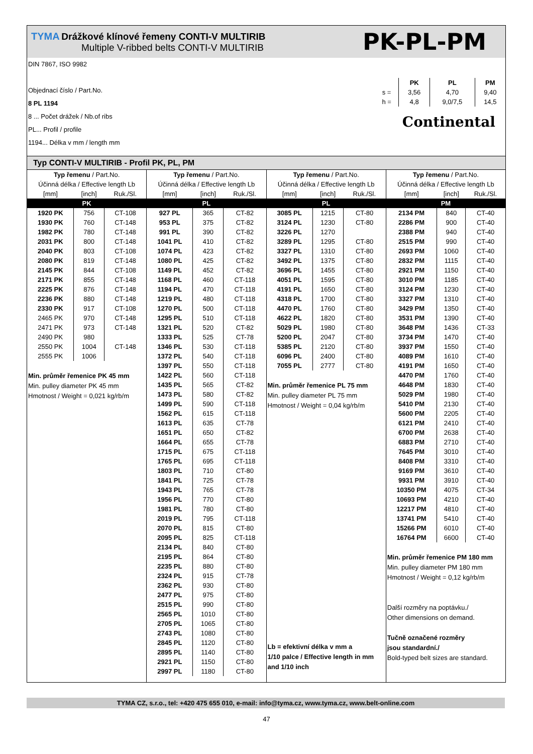TYMA Drážkové klínové řemeny CONTI-V MULTIRIB
Multiple V-ribbed belts CONTI-V MULTIRIB
PK-PL-PM
DIN 7867, ISO 9982
Objednací číslo / Part.No.
8 PL 1194
8 ... Počet drážek / Nb.of ribs
PL... Profil / profile
1194... Délka v mm / length mm
| | PK | PL | PM |
| s = | 3,56 | 4,70 | 9,40 |
| h = | 4,8 | 9,0/7,5 | 14,5 |
Continental
Typ CONTI-V MULTIRIB - Profil PK, PL, PM
| Typ řemenu / Part.No. | | |
| --- | --- | --- |
| Účinná délka / Effective length Lb | | |
| [mm] | [inch] | Ruk./Sl. |
| PK | | |
| 1920 PK | 756 | CT-108 |
| 1930 PK | 760 | CT-148 |
| 1982 PK | 780 | CT-148 |
| 2031 PK | 800 | CT-148 |
| 2040 PK | 803 | CT-108 |
| 2080 PK | 819 | CT-148 |
| 2145 PK | 844 | CT-108 |
| 2171 PK | 855 | CT-148 |
| 2225 PK | 876 | CT-148 |
| 2236 PK | 880 | CT-148 |
| 2330 PK | 917 | CT-108 |
| 2465 PK | 970 | CT-148 |
| 2471 PK | 973 | CT-148 |
| 2490 PK | 980 | |
| 2550 PK | 1004 | CT-148 |
| 2555 PK | 1006 | |
Min. průměr řemenice PK 45 mm
Min. pulley diameter PK 45 mm
Hmotnost / Weight = 0,021 kg/rb/m
| Typ řemenu / Part.No. | | |
| --- | --- | --- |
| Účinná délka / Effective length Lb | | |
| [mm] | [inch] | Ruk./Sl. |
| PL | | |
| 927 PL | 365 | CT-82 |
| 953 PL | 375 | CT-82 |
| 991 PL | 390 | CT-82 |
| 1041 PL | 410 | CT-82 |
| 1074 PL | 423 | CT-82 |
| 1080 PL | 425 | CT-82 |
| 1149 PL | 452 | CT-82 |
| 1168 PL | 460 | CT-118 |
| 1194 PL | 470 | CT-118 |
| 1219 PL | 480 | CT-118 |
| 1270 PL | 500 | CT-118 |
| 1295 PL | 510 | CT-118 |
| 1321 PL | 520 | CT-82 |
| 1333 PL | 525 | CT-78 |
| 1346 PL | 530 | CT-118 |
| 1372 PL | 540 | CT-118 |
| 1397 PL | 550 | CT-118 |
| 1422 PL | 560 | CT-118 |
| 1435 PL | 565 | CT-82 |
| 1473 PL | 580 | CT-82 |
| 1499 PL | 590 | CT-118 |
| 1562 PL | 615 | CT-118 |
| 1613 PL | 635 | CT-78 |
| 1651 PL | 650 | CT-82 |
| 1664 PL | 655 | CT-78 |
| 1715 PL | 675 | CT-118 |
| 1765 PL | 695 | CT-118 |
| 1803 PL | 710 | CT-80 |
| 1841 PL | 725 | CT-78 |
| 1943 PL | 765 | CT-78 |
| 1956 PL | 770 | CT-80 |
| 1981 PL | 780 | CT-80 |
| 2019 PL | 795 | CT-118 |
| 2070 PL | 815 | CT-80 |
| 2095 PL | 825 | CT-118 |
| 2134 PL | 840 | CT-80 |
| 2195 PL | 864 | CT-80 |
| 2235 PL | 880 | CT-80 |
| 2324 PL | 915 | CT-78 |
| 2362 PL | 930 | CT-80 |
| 2477 PL | 975 | CT-80 |
| 2515 PL | 990 | CT-80 |
| 2565 PL | 1010 | CT-80 |
| 2705 PL | 1065 | CT-80 |
| 2743 PL | 1080 | CT-80 |
| 2845 PL | 1120 | CT-80 |
| 2895 PL | 1140 | CT-80 |
| 2921 PL | 1150 | CT-80 |
| 2997 PL | 1180 | CT-80 |
| Typ řemenu / Part.No. | | |
| --- | --- | --- |
| Účinná délka / Effective length Lb | | |
| [mm] | [inch] | Ruk./Sl. |
| PL | | |
| 3085 PL | 1215 | CT-80 |
| 3124 PL | 1230 | CT-80 |
| 3226 PL | 1270 | |
| 3289 PL | 1295 | CT-80 |
| 3327 PL | 1310 | CT-80 |
| 3492 PL | 1375 | CT-80 |
| 3696 PL | 1455 | CT-80 |
| 4051 PL | 1595 | CT-80 |
| 4191 PL | 1650 | CT-80 |
| 4318 PL | 1700 | CT-80 |
| 4470 PL | 1760 | CT-80 |
| 4622 PL | 1820 | CT-80 |
| 5029 PL | 1980 | CT-80 |
| 5200 PL | 2047 | CT-80 |
| 5385 PL | 2120 | CT-80 |
| 6096 PL | 2400 | CT-80 |
| 7055 PL | 2777 | CT-80 |
Min. průměr řemenice PL 75 mm
Min. pulley diameter PL 75 mm
Hmotnost / Weight = 0,04 kg/rb/m
Lb = efektivní délka v mm a
1/10 palce / Effective length in mm
and 1/10 inch
| Typ řemenu / Part.No. | | |
| --- | --- | --- |
| Účinná délka / Effective length Lb | | |
| [mm] | [inch] | Ruk./Sl. |
| PM | | |
| 2134 PM | 840 | CT-40 |
| 2286 PM | 900 | CT-40 |
| 2388 PM | 940 | CT-40 |
| 2515 PM | 990 | CT-40 |
| 2693 PM | 1060 | CT-40 |
| 2832 PM | 1115 | CT-40 |
| 2921 PM | 1150 | CT-40 |
| 3010 PM | 1185 | CT-40 |
| 3124 PM | 1230 | CT-40 |
| 3327 PM | 1310 | CT-40 |
| 3429 PM | 1350 | CT-40 |
| 3531 PM | 1390 | CT-40 |
| 3648 PM | 1436 | CT-33 |
| 3734 PM | 1470 | CT-40 |
| 3937 PM | 1550 | CT-40 |
| 4089 PM | 1610 | CT-40 |
| 4191 PM | 1650 | CT-40 |
| 4470 PM | 1760 | CT-40 |
| 4648 PM | 1830 | CT-40 |
| 5029 PM | 1980 | CT-40 |
| 5410 PM | 2130 | CT-40 |
| 5600 PM | 2205 | CT-40 |
| 6121 PM | 2410 | CT-40 |
| 6700 PM | 2638 | CT-40 |
| 6883 PM | 2710 | CT-40 |
| 7645 PM | 3010 | CT-40 |
| 8408 PM | 3310 | CT-40 |
| 9169 PM | 3610 | CT-40 |
| 9931 PM | 3910 | CT-40 |
| 10350 PM | 4075 | CT-34 |
| 10693 PM | 4210 | CT-40 |
| 12217 PM | 4810 | CT-40 |
| 13741 PM | 5410 | CT-40 |
| 15266 PM | 6010 | CT-40 |
| 16764 PM | 6600 | CT-40 |
Min. průměr řemenice PM 180 mm
Min. pulley diameter PM 180 mm
Hmotnost / Weight = 0,12 kg/rb/m
Další rozměry na poptávku./
Other dimensions on demand.
Tučně označené rozměry
jsou standardní./
Bold-typed belt sizes are standard.
TYMA CZ, s.r.o., tel: +420 475 655 010, e-mail: info@tyma.cz, www.tyma.cz, www.belt-online.com
47